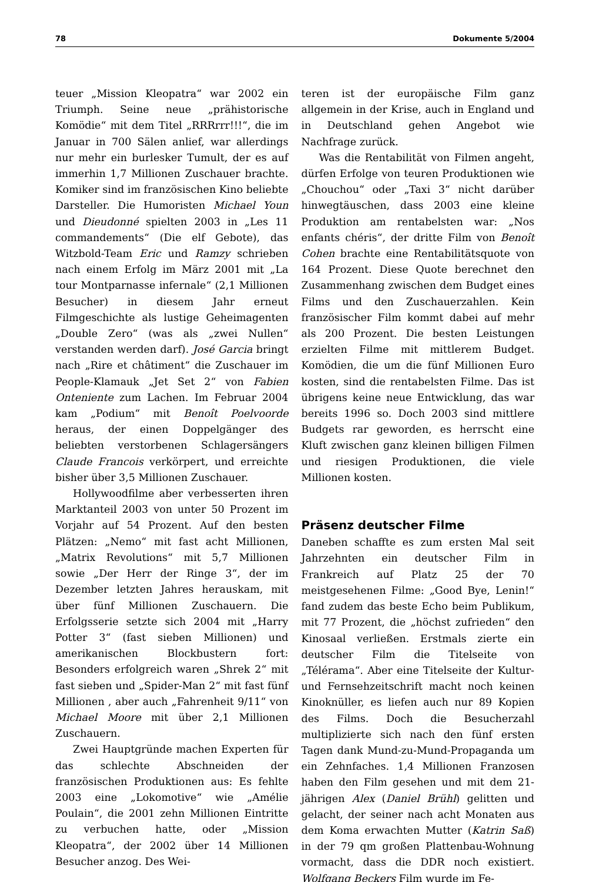78 Dokumente 5/2004
teuer „Mission Kleopatra“ war 2002 ein Triumph. Seine neue „prähistorische Komödie“ mit dem Titel „RRRrrr!!!“, die im Januar in 700 Sälen anlief, war allerdings nur mehr ein burlesker Tumult, der es auf immerhin 1,7 Millionen Zuschauer brachte. Komiker sind im französischen Kino beliebte Darsteller. Die Humoristen Michael Youn und Dieudonné spielten 2003 in „Les 11 commandements“ (Die elf Gebote), das Witzbold-Team Eric und Ramzy schrieben nach einem Erfolg im März 2001 mit „La tour Montparnasse infernale“ (2,1 Millionen Besucher) in diesem Jahr erneut Filmgeschichte als lustige Geheimagenten „Double Zero“ (was als „zwei Nullen“ verstanden werden darf). José Garcia bringt nach „Rire et châtiment“ die Zuschauer im People-Klamauk „Jet Set 2“ von Fabien Onteniente zum Lachen. Im Februar 2004 kam „Podium“ mit Benoît Poelvoorde heraus, der einen Doppelgänger des beliebten verstorbenen Schlagersängers Claude Francois verkörpert, und erreichte bisher über 3,5 Millionen Zuschauer.
Hollywoodfilme aber verbesserten ihren Marktanteil 2003 von unter 50 Prozent im Vorjahr auf 54 Prozent. Auf den besten Plätzen: „Nemo“ mit fast acht Millionen, „Matrix Revolutions“ mit 5,7 Millionen sowie „Der Herr der Ringe 3“, der im Dezember letzten Jahres herauskam, mit über fünf Millionen Zuschauern. Die Erfolgsserie setzte sich 2004 mit „Harry Potter 3“ (fast sieben Millionen) und amerikanischen Blockbustern fort: Besonders erfolgreich waren „Shrek 2“ mit fast sieben und „Spider-Man 2“ mit fast fünf Millionen , aber auch „Fahrenheit 9/11“ von Michael Moore mit über 2,1 Millionen Zuschauern.
Zwei Hauptgründe machen Experten für das schlechte Abschneiden der französischen Produktionen aus: Es fehlte 2003 eine „Lokomotive“ wie „Amélie Poulain“, die 2001 zehn Millionen Eintritte zu verbuchen hatte, oder „Mission Kleopatra“, der 2002 über 14 Millionen Besucher anzog. Des Wei-
teren ist der europäische Film ganz allgemein in der Krise, auch in England und in Deutschland gehen Angebot wie Nachfrage zurück.
Was die Rentabilität von Filmen angeht, dürfen Erfolge von teuren Produktionen wie „Chouchou“ oder „Taxi 3“ nicht darüber hinwegtäuschen, dass 2003 eine kleine Produktion am rentabelsten war: „Nos enfants chéris“, der dritte Film von Benoît Cohen brachte eine Rentabilitätsquote von 164 Prozent. Diese Quote berechnet den Zusammenhang zwischen dem Budget eines Films und den Zuschauerzahlen. Kein französischer Film kommt dabei auf mehr als 200 Prozent. Die besten Leistungen erzielten Filme mit mittlerem Budget. Komödien, die um die fünf Millionen Euro kosten, sind die rentabelsten Filme. Das ist übrigens keine neue Entwicklung, das war bereits 1996 so. Doch 2003 sind mittlere Budgets rar geworden, es herrscht eine Kluft zwischen ganz kleinen billigen Filmen und riesigen Produktionen, die viele Millionen kosten.
Präsenz deutscher Filme
Daneben schaffte es zum ersten Mal seit Jahrzehnten ein deutscher Film in Frankreich auf Platz 25 der 70 meistgesehenen Filme: „Good Bye, Lenin!“ fand zudem das beste Echo beim Publikum, mit 77 Prozent, die „höchst zufrieden“ den Kinosaal verließen. Erstmals zierte ein deutscher Film die Titelseite von „Télérama“. Aber eine Titelseite der Kultur- und Fernsehzeitschrift macht noch keinen Kinoknüller, es liefen auch nur 89 Kopien des Films. Doch die Besucherzahl multiplizierte sich nach den fünf ersten Tagen dank Mund-zu-Mund-Propaganda um ein Zehnfaches. 1,4 Millionen Franzosen haben den Film gesehen und mit dem 21-jährigen Alex (Daniel Brühl) gelitten und gelacht, der seiner nach acht Monaten aus dem Koma erwachten Mutter (Katrin Saß) in der 79 qm großen Plattenbau-Wohnung vormacht, dass die DDR noch existiert. Wolfgang Beckers Film wurde im Fe-